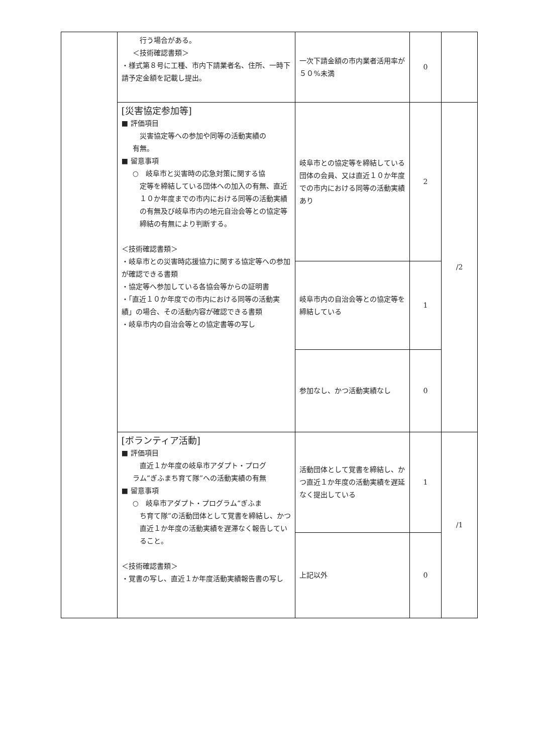| | 行う場合がある。 ＜技術確認書類＞ ・様式第８号に工種、市内下請業者名、住所、一時下請予定金額を記載し提出。 | 一次下請金額の市内業者活用率が５０%未満 | 0 | |
| | [災害協定参加等] ■ 評価項目 災害協定等への参加や同等の活動実績の 有無。 ■ 留意事項 ○ 岐阜市と災害時の応急対策に関する協 定等を締結している団体への加入の有無、直近１０か年度までの市内における同等の活動実績の有無及び岐阜市内の地元自治会等との協定等締結の有無により判断する。 ＜技術確認書類＞ ・岐阜市との災害時応援協力に関する協定等への参加が確認できる書類 ・協定等へ参加している各協会等からの証明書 ・「直近１０か年度での市内における同等の活動実績」の場合、その活動内容が確認できる書類 ・岐阜市内の自治会等との協定書等の写し | 岐阜市との協定等を締結している団体の会員、又は直近１０か年度での市内における同等の活動実績あり | 2 | /2 |
| | | 岐阜市内の自治会等との協定等を締結している | 1 | |
| | | 参加なし、かつ活動実績なし | 0 | |
| | [ボランティア活動] ■ 評価項目 直近１か年度の岐阜市アダプト・プログ ラム“ぎふまち育て隊”への活動実績の有無 ■ 留意事項 ○ 岐阜市アダプト・プログラム“ぎふま ち育て隊”の活動団体として覚書を締結し、かつ直近１か年度の活動実績を遅滞なく報告していること。 ＜技術確認書類＞ ・覚書の写し、直近１か年度活動実績報告書の写し | 活動団体として覚書を締結し、かつ直近１か年度の活動実績を遅延なく提出している | 1 | /1 |
| | | 上記以外 | 0 | |